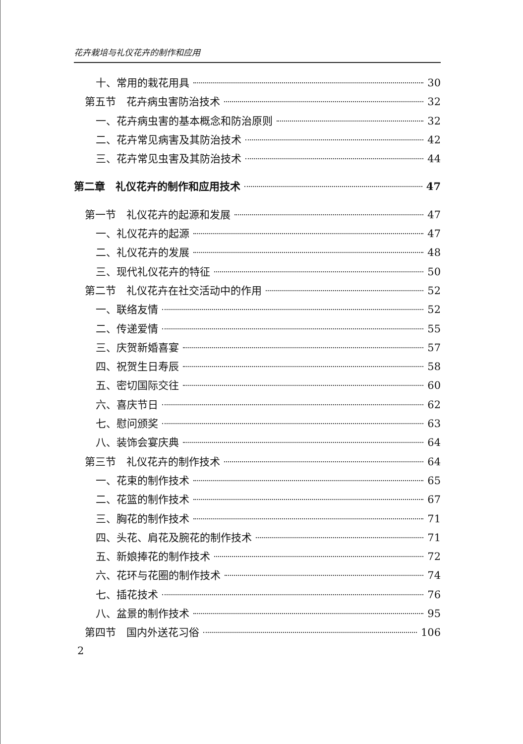花卉栽培与礼仪花卉的制作和应用
十、常用的栽花用具 30
第五节　花卉病虫害防治技术 32
一、花卉病虫害的基本概念和防治原则 32
二、花卉常见病害及其防治技术 42
三、花卉常见虫害及其防治技术 44
第二章　礼仪花卉的制作和应用技术 47
第一节　礼仪花卉的起源和发展 47
一、礼仪花卉的起源 47
二、礼仪花卉的发展 48
三、现代礼仪花卉的特征 50
第二节　礼仪花卉在社交活动中的作用 52
一、联络友情 52
二、传递爱情 55
三、庆贺新婚喜宴 57
四、祝贺生日寿辰 58
五、密切国际交往 60
六、喜庆节日 62
七、慰问颁奖 63
八、装饰会宴庆典 64
第三节　礼仪花卉的制作技术 64
一、花束的制作技术 65
二、花篮的制作技术 67
三、胸花的制作技术 71
四、头花、肩花及腕花的制作技术 71
五、新娘捧花的制作技术 72
六、花环与花圈的制作技术 74
七、插花技术 76
八、盆景的制作技术 95
第四节　国内外送花习俗 106
2